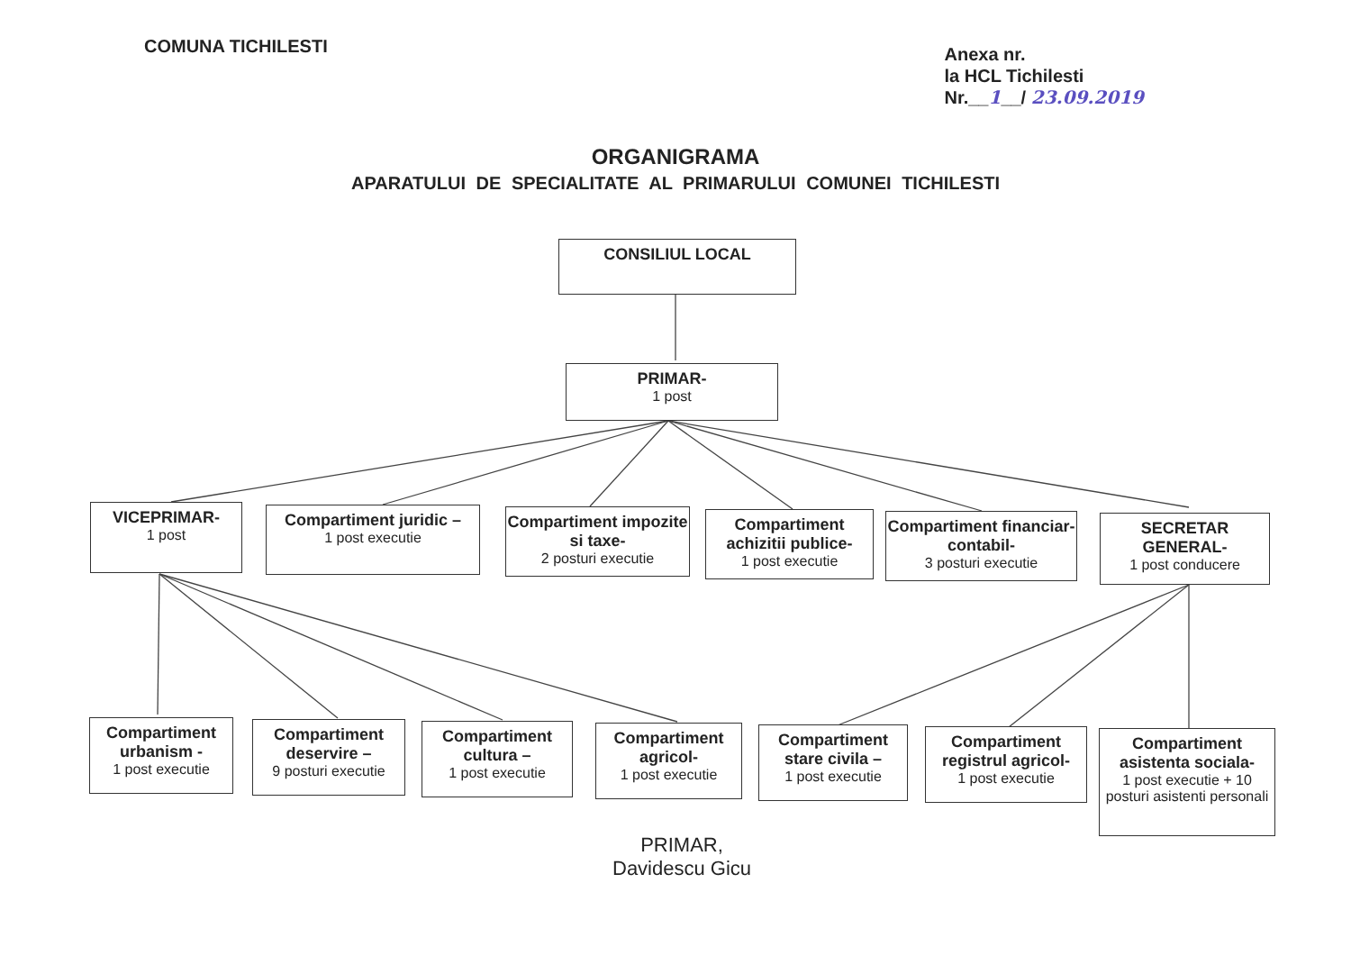COMUNA TICHILESTI
Anexa nr.
la HCL Tichilesti
Nr.__1__/ 23.09.2019
ORGANIGRAMA
APARATULUI DE SPECIALITATE AL PRIMARULUI COMUNEI TICHILESTI
CONSILIUL LOCAL
PRIMAR-
1 post
VICEPRIMAR-
1 post
Compartiment juridic –
1 post executie
Compartiment impozite si taxe-
2 posturi executie
Compartiment achizitii publice-
1 post executie
Compartiment financiar-contabil-
3 posturi executie
SECRETAR GENERAL-
1 post conducere
Compartiment urbanism -
1 post executie
Compartiment deservire –
9 posturi executie
Compartiment cultura –
1 post executie
Compartiment agricol-
1 post executie
Compartiment stare civila –
1 post executie
Compartiment registrul agricol-
1 post executie
Compartiment asistenta sociala-
1 post executie + 10 posturi asistenti personali
PRIMAR,
Davidescu Gicu